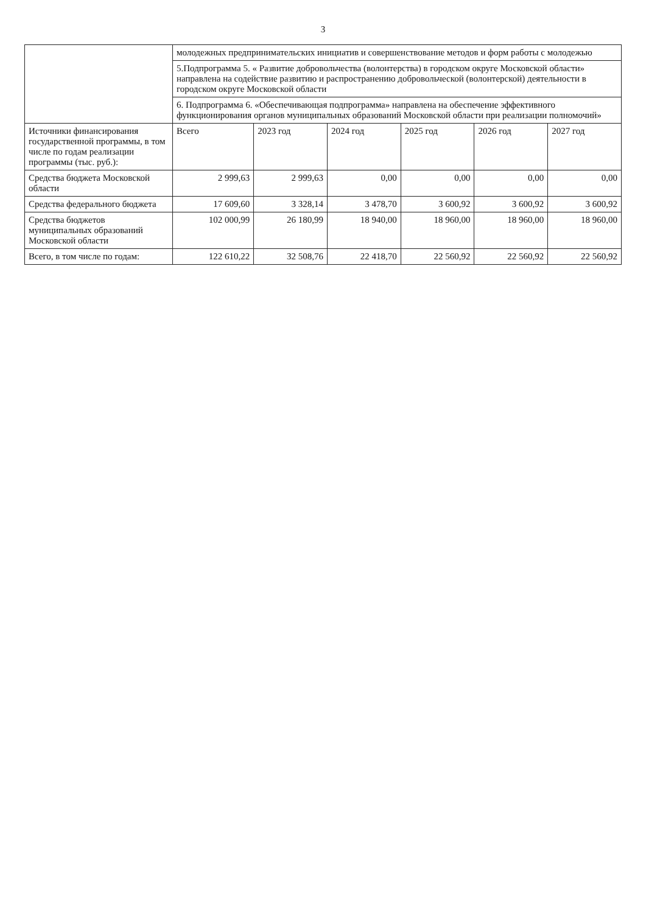3
| | молодежных предпринимательских инициатив и совершенствование методов и форм работы с молодежью | | | | | |
| | 5.Подпрограмма 5. « Развитие добровольчества (волонтерства) в городском округе Московской области» направлена на содействие развитию и распространению добровольческой (волонтерской) деятельности в городском округе Московской области | | | | | |
| | 6. Подпрограмма 6. «Обеспечивающая подпрограмма» направлена на обеспечение эффективного функционирования органов муниципальных образований Московской области при реализации полномочий» | | | | | |
| Источники финансирования государственной программы, в том числе по годам реализации программы (тыс. руб.): | Всего | 2023 год | 2024 год | 2025 год | 2026 год | 2027 год |
| Средства бюджета Московской области | 2 999,63 | 2 999,63 | 0,00 | 0,00 | 0,00 | 0,00 |
| Средства федерального бюджета | 17 609,60 | 3 328,14 | 3 478,70 | 3 600,92 | 3 600,92 | 3 600,92 |
| Средства бюджетов муниципальных образований Московской области | 102 000,99 | 26 180,99 | 18 940,00 | 18 960,00 | 18 960,00 | 18 960,00 |
| Всего, в том числе по годам: | 122 610,22 | 32 508,76 | 22 418,70 | 22 560,92 | 22 560,92 | 22 560,92 |